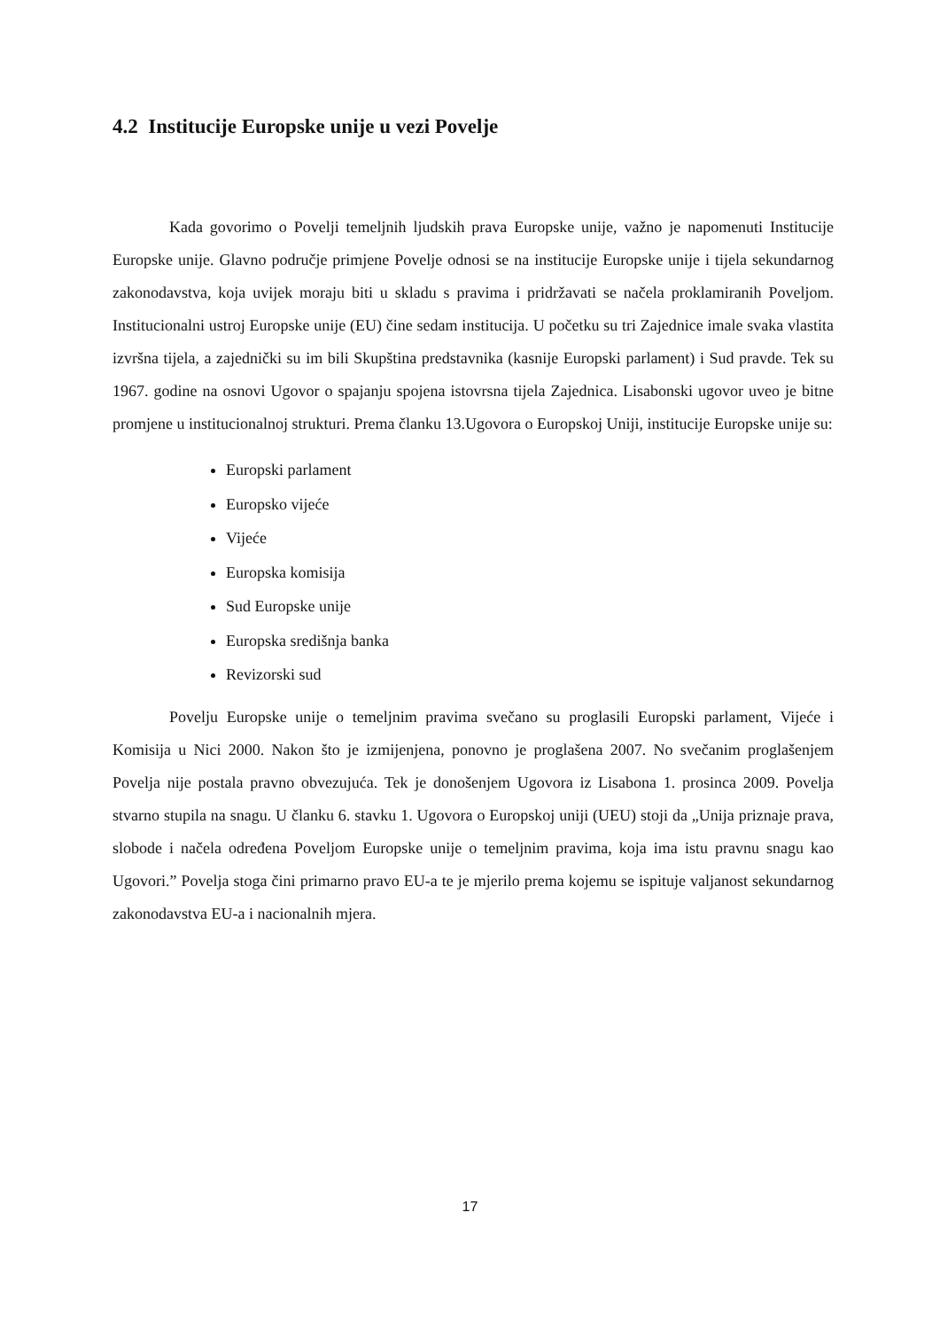4.2 Institucije Europske unije u vezi Povelje
Kada govorimo o Povelji temeljnih ljudskih prava Europske unije, važno je napomenuti Institucije Europske unije. Glavno područje primjene Povelje odnosi se na institucije Europske unije i tijela sekundarnog zakonodavstva, koja uvijek moraju biti u skladu s pravima i pridržavati se načela proklamiranih Poveljom. Institucionalni ustroj Europske unije (EU) čine sedam institucija. U početku su tri Zajednice imale svaka vlastita izvršna tijela, a zajednički su im bili Skupština predstavnika (kasnije Europski parlament) i Sud pravde. Tek su 1967. godine na osnovi Ugovor o spajanju spojena istovrsna tijela Zajednica. Lisabonski ugovor uveo je bitne promjene u institucionalnoj strukturi. Prema članku 13.Ugovora o Europskoj Uniji, institucije Europske unije su:
Europski parlament
Europsko vijeće
Vijeće
Europska komisija
Sud Europske unije
Europska središnja banka
Revizorski sud
Povelju Europske unije o temeljnim pravima svečano su proglasili Europski parlament, Vijeće i Komisija u Nici 2000. Nakon što je izmijenjena, ponovno je proglašena 2007. No svečanim proglašenjem Povelja nije postala pravno obvezujuća. Tek je donošenjem Ugovora iz Lisabona 1. prosinca 2009. Povelja stvarno stupila na snagu. U članku 6. stavku 1. Ugovora o Europskoj uniji (UEU) stoji da „Unija priznaje prava, slobode i načela određena Poveljom Europske unije o temeljnim pravima, koja ima istu pravnu snagu kao Ugovori.” Povelja stoga čini primarno pravo EU-a te je mjerilo prema kojemu se ispituje valjanost sekundarnog zakonodavstva EU-a i nacionalnih mjera.
17